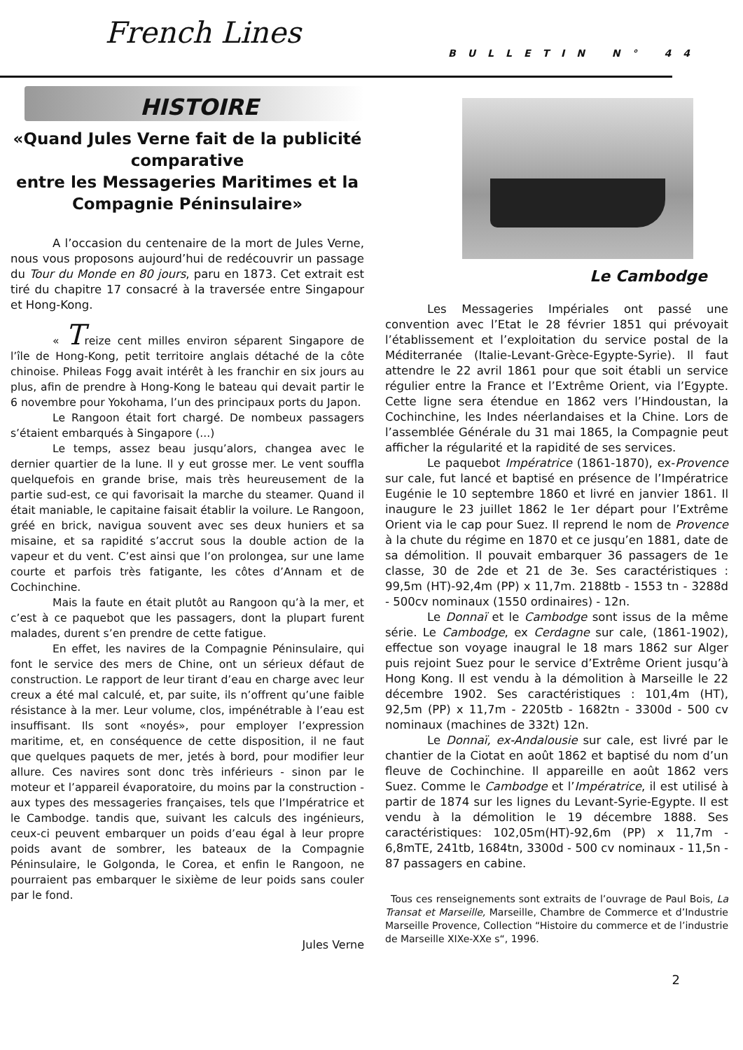French Lines
BULLETIN N° 44
HISTOIRE
«Quand Jules Verne fait de la publicité comparative
entre les Messageries Maritimes et la Compagnie Péninsulaire»
A l’occasion du centenaire de la mort de Jules Verne, nous vous proposons aujourd’hui de redécouvrir un passage du Tour du Monde en 80 jours, paru en 1873. Cet extrait est tiré du chapitre 17 consacré à la traversée entre Singapour et Hong-Kong.
« Treize cent milles environ séparent Singapore de l’île de Hong-Kong, petit territoire anglais détaché de la côte chinoise. Phileas Fogg avait intérêt à les franchir en six jours au plus, afin de prendre à Hong-Kong le bateau qui devait partir le 6 novembre pour Yokohama, l’un des principaux ports du Japon.
Le Rangoon était fort chargé. De nombeux passagers s’étaient embarqués à Singapore (...)
Le temps, assez beau jusqu’alors, changea avec le dernier quartier de la lune. Il y eut grosse mer. Le vent souffla quelquefois en grande brise, mais très heureusement de la partie sud-est, ce qui favorisait la marche du steamer. Quand il était maniable, le capitaine faisait établir la voilure. Le Rangoon, gréé en brick, navigua souvent avec ses deux huniers et sa misaine, et sa rapidité s’accrut sous la double action de la vapeur et du vent. C’est ainsi que l’on prolongea, sur une lame courte et parfois très fatigante, les côtes d’Annam et de Cochinchine.
Mais la faute en était plutôt au Rangoon qu’à la mer, et c’est à ce paquebot que les passagers, dont la plupart furent malades, durent s’en prendre de cette fatigue.
En effet, les navires de la Compagnie Péninsulaire, qui font le service des mers de Chine, ont un sérieux défaut de construction. Le rapport de leur tirant d’eau en charge avec leur creux a été mal calculé, et, par suite, ils n’offrent qu’une faible résistance à la mer. Leur volume, clos, impénétrable à l’eau est insuffisant. Ils sont «noyés», pour employer l’expression maritime, et, en conséquence de cette disposition, il ne faut que quelques paquets de mer, jetés à bord, pour modifier leur allure. Ces navires sont donc très inférieurs - sinon par le moteur et l’appareil évaporatoire, du moins par la construction - aux types des messageries françaises, tels que l’Impératrice et le Cambodge. tandis que, suivant les calculs des ingénieurs, ceux-ci peuvent embarquer un poids d’eau égal à leur propre poids avant de sombrer, les bateaux de la Compagnie Péninsulaire, le Golgonda, le Corea, et enfin le Rangoon, ne pourraient pas embarquer le sixième de leur poids sans couler par le fond.
Jules Verne
Le Cambodge
Les Messageries Impériales ont passé une convention avec l’Etat le 28 février 1851 qui prévoyait l’établissement et l’exploitation du service postal de la Méditerranée (Italie-Levant-Grèce-Egypte-Syrie). Il faut attendre le 22 avril 1861 pour que soit établi un service régulier entre la France et l’Extrême Orient, via l’Egypte. Cette ligne sera étendue en 1862 vers l’Hindoustan, la Cochinchine, les Indes néerlandaises et la Chine. Lors de l’assemblée Générale du 31 mai 1865, la Compagnie peut afficher la régularité et la rapidité de ses services.
Le paquebot Impératrice (1861-1870), ex-Provence sur cale, fut lancé et baptisé en présence de l’Impératrice Eugénie le 10 septembre 1860 et livré en janvier 1861. Il inaugure le 23 juillet 1862 le 1er départ pour l’Extrême Orient via le cap pour Suez. Il reprend le nom de Provence à la chute du régime en 1870 et ce jusqu’en 1881, date de sa démolition. Il pouvait embarquer 36 passagers de 1e classe, 30 de 2de et 21 de 3e. Ses caractéristiques : 99,5m (HT)-92,4m (PP) x 11,7m. 2188tb - 1553 tn - 3288d - 500cv nominaux (1550 ordinaires) - 12n.
Le Donnaï et le Cambodge sont issus de la même série. Le Cambodge, ex Cerdagne sur cale, (1861-1902), effectue son voyage inaugral le 18 mars 1862 sur Alger puis rejoint Suez pour le service d’Extrême Orient jusqu’à Hong Kong. Il est vendu à la démolition à Marseille le 22 décembre 1902. Ses caractéristiques : 101,4m (HT), 92,5m (PP) x 11,7m - 2205tb - 1682tn - 3300d - 500 cv nominaux (machines de 332t) 12n.
Le Donnaï, ex-Andalousie sur cale, est livré par le chantier de la Ciotat en août 1862 et baptisé du nom d’un fleuve de Cochinchine. Il appareille en août 1862 vers Suez. Comme le Cambodge et l’Impératrice, il est utilisé à partir de 1874 sur les lignes du Levant-Syrie-Egypte. Il est vendu à la démolition le 19 décembre 1888. Ses caractéristiques: 102,05m(HT)-92,6m (PP) x 11,7m - 6,8mTE, 241tb, 1684tn, 3300d - 500 cv nominaux - 11,5n - 87 passagers en cabine.
Tous ces renseignements sont extraits de l’ouvrage de Paul Bois, La Transat et Marseille, Marseille, Chambre de Commerce et d’Industrie Marseille Provence, Collection “Histoire du commerce et de l’industrie de Marseille XIXe-XXe s“, 1996.
2